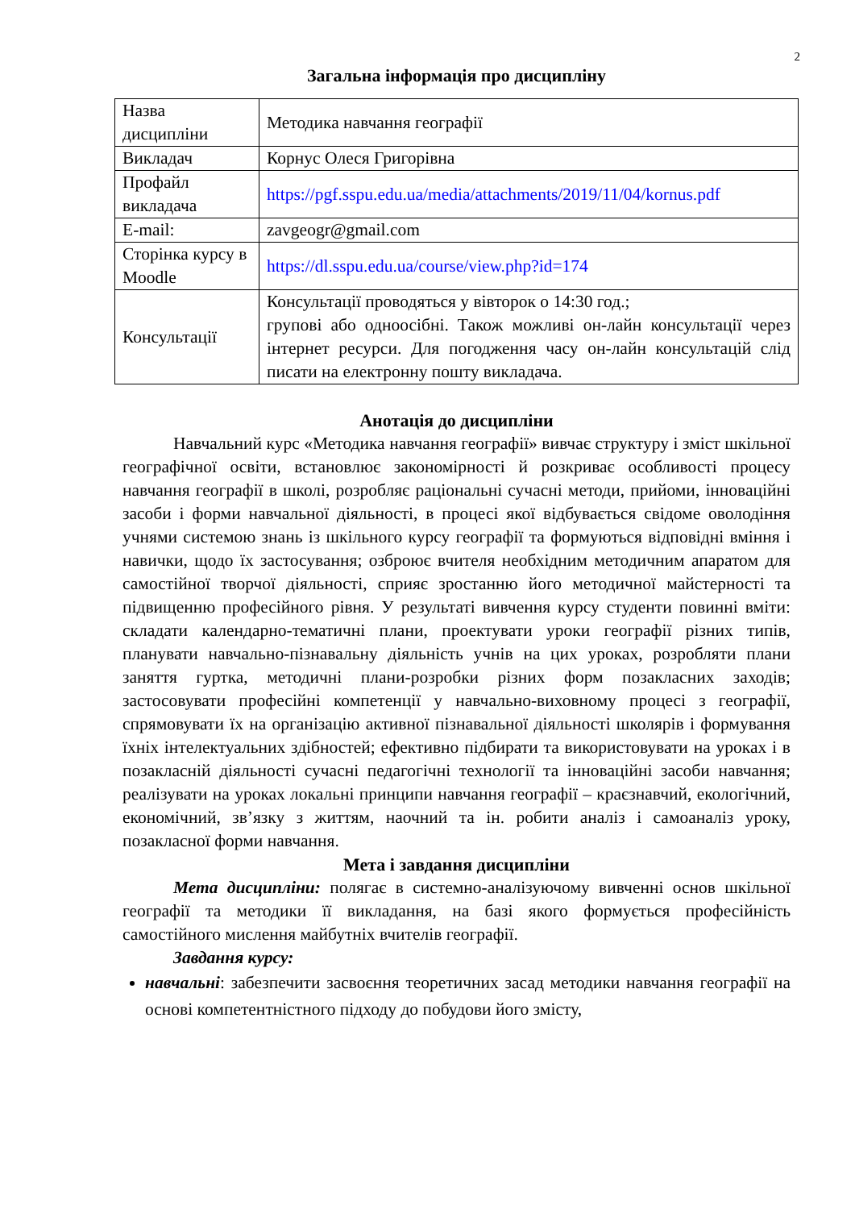2
Загальна інформація про дисципліну
| Назва дисципліни | Методика навчання географії |
| Викладач | Корнус Олеся Григорівна |
| Профайл викладача | https://pgf.sspu.edu.ua/media/attachments/2019/11/04/kornus.pdf |
| E-mail: | zavgeogr@gmail.com |
| Сторінка курсу в Moodle | https://dl.sspu.edu.ua/course/view.php?id=174 |
| Консультації | Консультації проводяться у вівторок о 14:30 год.; групові або одноосібні. Також можливі он-лайн консультації через інтернет ресурси. Для погодження часу он-лайн консультацій слід писати на електронну пошту викладача. |
Анотація до дисципліни
Навчальний курс «Методика навчання географії» вивчає структуру і зміст шкільної географічної освіти, встановлює закономірності й розкриває особливості процесу навчання географії в школі, розробляє раціональні сучасні методи, прийоми, інноваційні засоби і форми навчальної діяльності, в процесі якої відбувається свідоме оволодіння учнями системою знань із шкільного курсу географії та формуються відповідні вміння і навички, щодо їх застосування; озброює вчителя необхідним методичним апаратом для самостійної творчої діяльності, сприяє зростанню його методичної майстерності та підвищенню професійного рівня. У результаті вивчення курсу студенти повинні вміти: складати календарно-тематичні плани, проектувати уроки географії різних типів, планувати навчально-пізнавальну діяльність учнів на цих уроках, розробляти плани заняття гуртка, методичні плани-розробки різних форм позакласних заходів; застосовувати професійні компетенції у навчально-виховному процесі з географії, спрямовувати їх на організацію активної пізнавальної діяльності школярів і формування їхніх інтелектуальних здібностей; ефективно підбирати та використовувати на уроках і в позакласній діяльності сучасні педагогічні технології та інноваційні засоби навчання; реалізувати на уроках локальні принципи навчання географії – краєзнавчий, екологічний, економічний, зв’язку з життям, наочний та ін. робити аналіз і самоаналіз уроку, позакласної форми навчання.
Мета і завдання дисципліни
Мета дисципліни: полягає в системно-аналізуючому вивченні основ шкільної географії та методики її викладання, на базі якого формується професійність самостійного мислення майбутніх вчителів географії.
Завдання курсу:
навчальні: забезпечити засвоєння теоретичних засад методики навчання географії на основі компетентністного підходу до побудови його змісту,